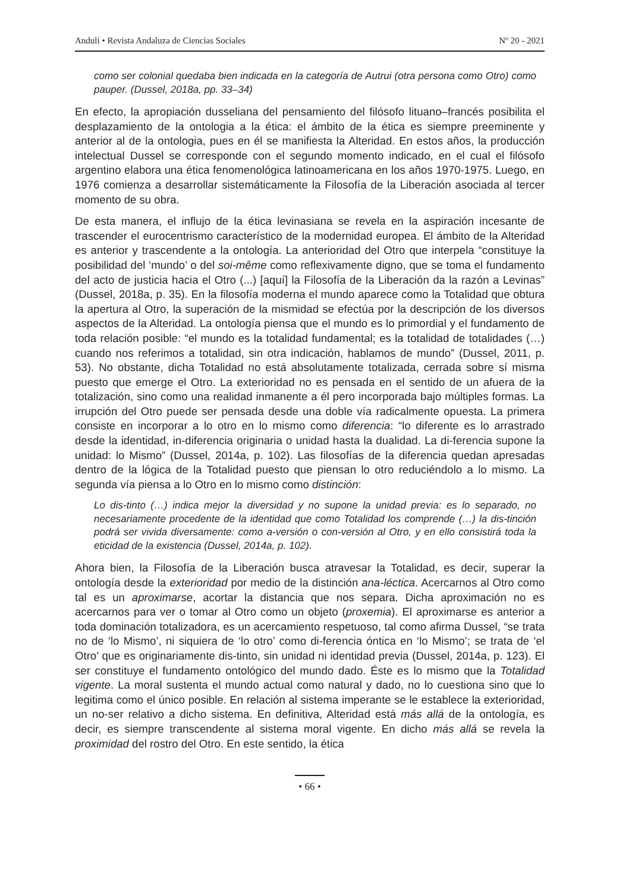Anduli • Revista Andaluza de Ciencias Sociales Nº 20 - 2021
como ser colonial quedaba bien indicada en la categoría de Autrui (otra persona como Otro) como pauper. (Dussel, 2018a, pp. 33–34)
En efecto, la apropiación dusseliana del pensamiento del filósofo lituano–francés posibilita el desplazamiento de la ontologia a la ética: el ámbito de la ética es siempre preeminente y anterior al de la ontologia, pues en él se manifiesta la Alteridad. En estos años, la producción intelectual Dussel se corresponde con el segundo momento indicado, en el cual el filósofo argentino elabora una ética fenomenológica latinoamericana en los años 1970-1975. Luego, en 1976 comienza a desarrollar sistemáticamente la Filosofía de la Liberación asociada al tercer momento de su obra.
De esta manera, el influjo de la ética levinasiana se revela en la aspiración incesante de trascender el eurocentrismo característico de la modernidad europea. El ámbito de la Alteridad es anterior y trascendente a la ontología. La anterioridad del Otro que interpela “constituye la posibilidad del ‘mundo’ o del soi-même como reflexivamente digno, que se toma el fundamento del acto de justicia hacia el Otro (...) [aquí] la Filosofía de la Liberación da la razón a Levinas” (Dussel, 2018a, p. 35). En la filosofía moderna el mundo aparece como la Totalidad que obtura la apertura al Otro, la superación de la mismidad se efectúa por la descripción de los diversos aspectos de la Alteridad. La ontología piensa que el mundo es lo primordial y el fundamento de toda relación posible: “el mundo es la totalidad fundamental; es la totalidad de totalidades (…) cuando nos referimos a totalidad, sin otra indicación, hablamos de mundo” (Dussel, 2011, p. 53). No obstante, dicha Totalidad no está absolutamente totalizada, cerrada sobre sí misma puesto que emerge el Otro. La exterioridad no es pensada en el sentido de un afuera de la totalización, sino como una realidad inmanente a él pero incorporada bajo múltiples formas. La irrupción del Otro puede ser pensada desde una doble vía radicalmente opuesta. La primera consiste en incorporar a lo otro en lo mismo como diferencia: “lo diferente es lo arrastrado desde la identidad, in-diferencia originaria o unidad hasta la dualidad. La di-ferencia supone la unidad: lo Mismo” (Dussel, 2014a, p. 102). Las filosofías de la diferencia quedan apresadas dentro de la lógica de la Totalidad puesto que piensan lo otro reduciéndolo a lo mismo. La segunda vía piensa a lo Otro en lo mismo como distinción:
Lo dis-tinto (…) indica mejor la diversidad y no supone la unidad previa: es lo separado, no necesariamente procedente de la identidad que como Totalidad los comprende (…) la dis-tinción podrá ser vivida diversamente: como a-versión o con-versión al Otro, y en ello consistirá toda la eticidad de la existencia (Dussel, 2014a, p. 102).
Ahora bien, la Filosofía de la Liberación busca atravesar la Totalidad, es decir, superar la ontología desde la exterioridad por medio de la distinción ana-léctica. Acercarnos al Otro como tal es un aproximarse, acortar la distancia que nos separa. Dicha aproximación no es acercarnos para ver o tomar al Otro como un objeto (proxemia). El aproximarse es anterior a toda dominación totalizadora, es un acercamiento respetuoso, tal como afirma Dussel, “se trata no de ‘lo Mismo’, ni siquiera de ‘lo otro’ como di-ferencia óntica en ‘lo Mismo’; se trata de ‘el Otro’ que es originariamente dis-tinto, sin unidad ni identidad previa (Dussel, 2014a, p. 123). El ser constituye el fundamento ontológico del mundo dado. Éste es lo mismo que la Totalidad vigente. La moral sustenta el mundo actual como natural y dado, no lo cuestiona sino que lo legitima como el único posible. En relación al sistema imperante se le establece la exterioridad, un no-ser relativo a dicho sistema. En definitiva, Alteridad está más allá de la ontología, es decir, es siempre transcendente al sistema moral vigente. En dicho más allá se revela la proximidad del rostro del Otro. En este sentido, la ética
• 66 •